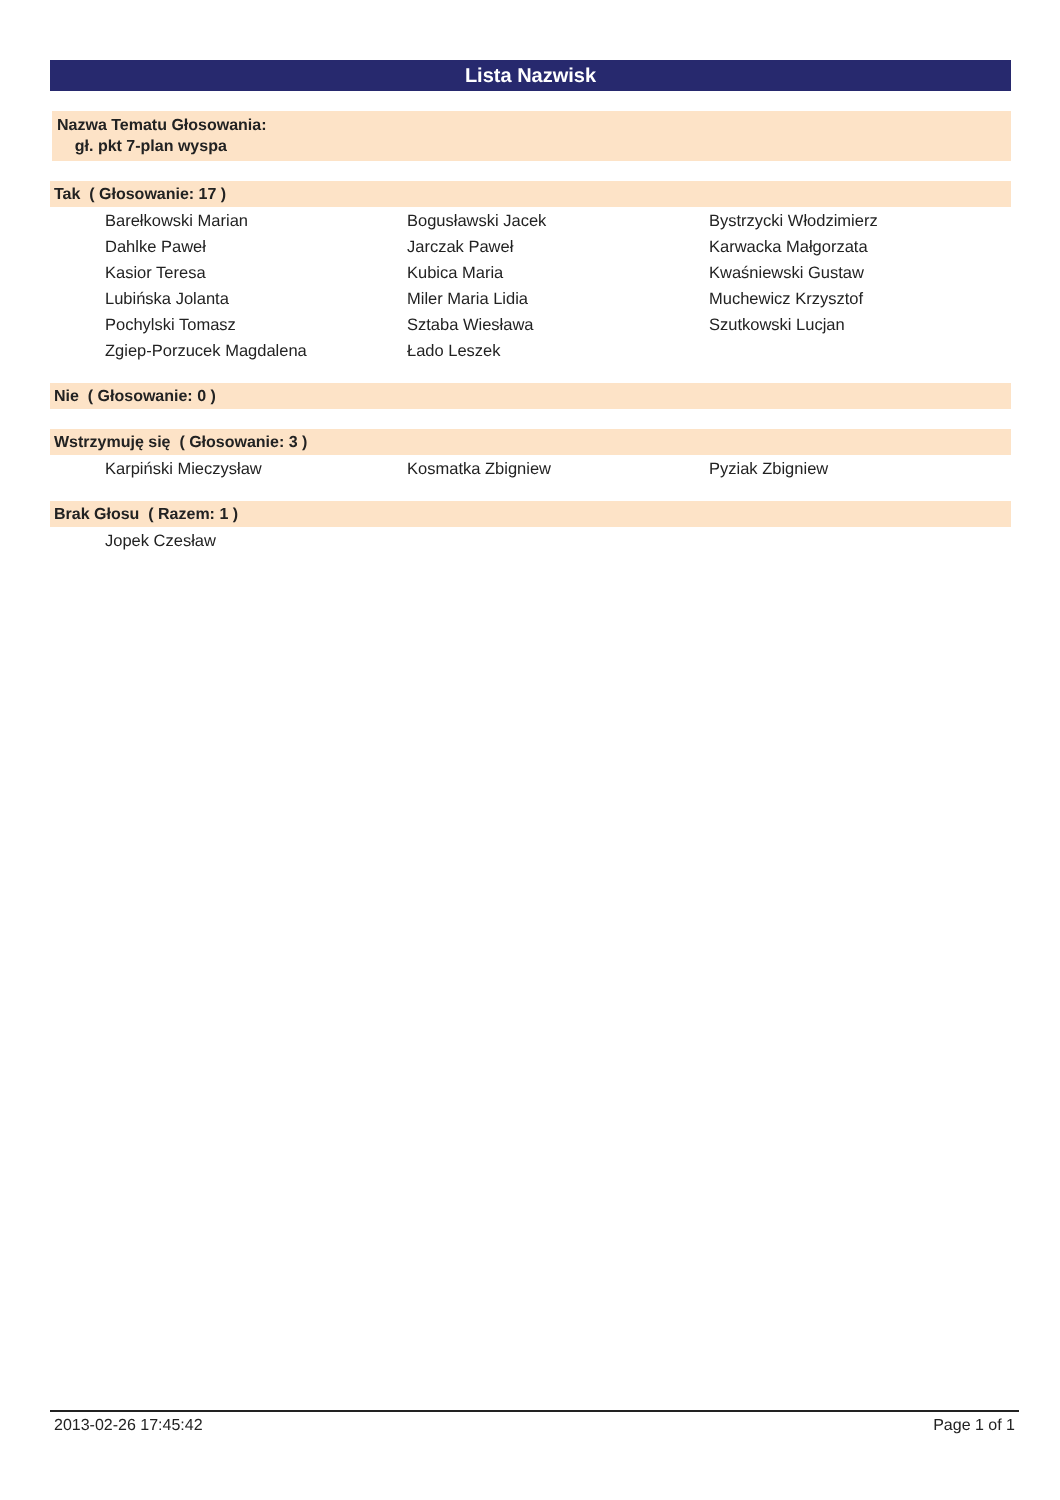Lista Nazwisk
Nazwa Tematu Głosowania:
gł. pkt 7-plan wyspa
Tak ( Głosowanie: 17 )
| Barełkowski Marian | Bogusławski Jacek | Bystrzycki Włodzimierz |
| Dahlke Paweł | Jarczak Paweł | Karwacka Małgorzata |
| Kasior Teresa | Kubica Maria | Kwaśniewski Gustaw |
| Lubińska Jolanta | Miler Maria Lidia | Muchewicz Krzysztof |
| Pochylski Tomasz | Sztaba Wiesława | Szutkowski Lucjan |
| Zgiep-Porzucek Magdalena | Łado Leszek | |
Nie ( Głosowanie: 0 )
Wstrzymuję się ( Głosowanie: 3 )
| Karpiński Mieczysław | Kosmatka Zbigniew | Pyziak Zbigniew |
Brak Głosu ( Razem: 1 )
| Jopek Czesław | | |
2013-02-26 17:45:42 Page 1 of 1